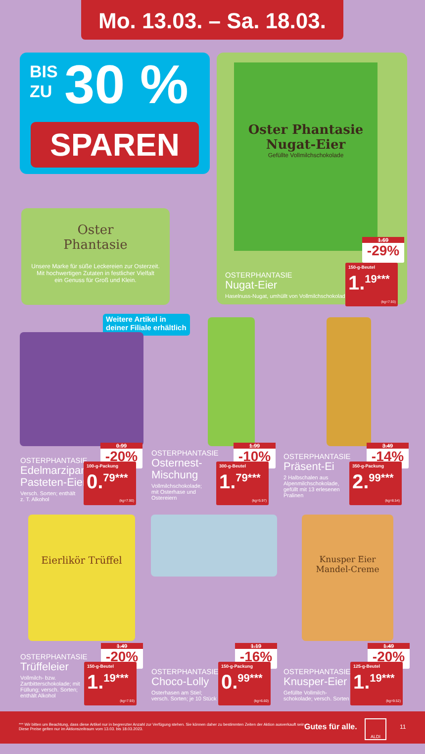Mo. 13.03. – Sa. 18.03.
BIS
ZU
30 %
SPAREN
Oster Phantasie
Nugat-Eier
Gefüllte Vollmilchschokolade
OSTERPHANTASIE
Nugat-Eier
Haselnuss-Nugat, umhüllt von Vollmilchschokolade
1.69
-29%
150-g-Beutel
1.<sup>19***</sup>
(kg=7.93)
Oster
Phantasie
Unsere Marke für süße Leckereien zur Osterzeit.
Mit hochwertigen Zutaten in festlicher Vielfalt
ein Genuss für Groß und Klein.
Weitere Artikel in deiner Filiale erhältlich
OSTERPHANTASIE
Edelmarzipan-
Pasteten-Eier
Versch. Sorten; enthält
z. T. Alkohol
0.99
-20%
100-g-Packung
0.<sup>79***</sup>
(kg=7.90)
OSTERPHANTASIE
Osternest-
Mischung
Vollmilchschokolade;
mit Osterhase und
Ostereiern
1.99
-10%
300-g-Beutel
1.<sup>79***</sup>
(kg=5.97)
OSTERPHANTASIE
Präsent-Ei
2 Halbschalen aus
Alpenmilchschokolade,
gefüllt mit 13 erlesenen
Pralinen
3.49
-14%
350-g-Packung
2.<sup>99***</sup>
(kg=8.54)
Eierlikör Trüffel
OSTERPHANTASIE
Trüffeleier
Vollmilch- bzw.
Zartbitterschokolade; mit
Füllung; versch. Sorten;
enthält Alkohol
1.49
-20%
150-g-Beutel
1.<sup>19***</sup>
(kg=7.93)
OSTERPHANTASIE
Choco-Lolly
Osterhasen am Stiel;
versch. Sorten; je 10 Stück
1.19
-16%
150-g-Packung
0.<sup>99***</sup>
(kg=6.60)
Knusper Eier
Mandel-Creme
OSTERPHANTASIE
Knusper-Eier
Gefüllte Vollmilch-
schokolade; versch. Sorten
1.49
-20%
125-g-Beutel
1.<sup>19***</sup>
(kg=9.52)
*** Wir bitten um Beachtung, dass diese Artikel nur in begrenzter Anzahl zur Verfügung stehen. Sie können daher zu bestimmten Zeiten der Aktion ausverkauft sein.
Diese Preise gelten nur im Aktionszeitraum vom 13.03. bis 18.03.2023.
Gutes für alle.
ALDI
11